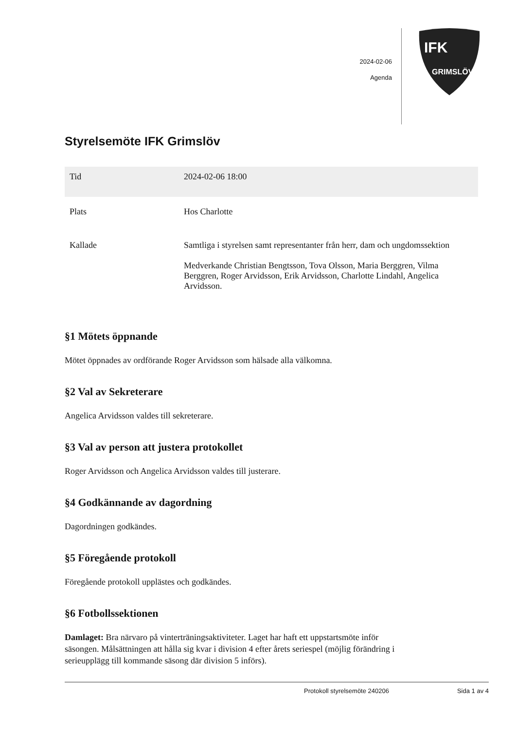2024-02-06
Agenda
IFK
GRIMSLÖV
Styrelsemöte IFK Grimslöv
| Tid | 2024-02-06 18:00 |
| Plats | Hos Charlotte |
| Kallade | Samtliga i styrelsen samt representanter från herr, dam och ungdomssektion Medverkande Christian Bengtsson, Tova Olsson, Maria Berggren, Vilma Berggren, Roger Arvidsson, Erik Arvidsson, Charlotte Lindahl, Angelica Arvidsson. |
§1 Mötets öppnande
Mötet öppnades av ordförande Roger Arvidsson som hälsade alla välkomna.
§2 Val av Sekreterare
Angelica Arvidsson valdes till sekreterare.
§3 Val av person att justera protokollet
Roger Arvidsson och Angelica Arvidsson valdes till justerare.
§4 Godkännande av dagordning
Dagordningen godkändes.
§5 Föregående protokoll
Föregående protokoll upplästes och godkändes.
§6 Fotbollssektionen
Damlaget: Bra närvaro på vinterträningsaktiviteter. Laget har haft ett uppstartsmöte inför säsongen. Målsättningen att hålla sig kvar i division 4 efter årets seriespel (möjlig förändring i serieupplägg till kommande säsong där division 5 införs).
Protokoll styrelsemöte 240206 Sida 1 av 4